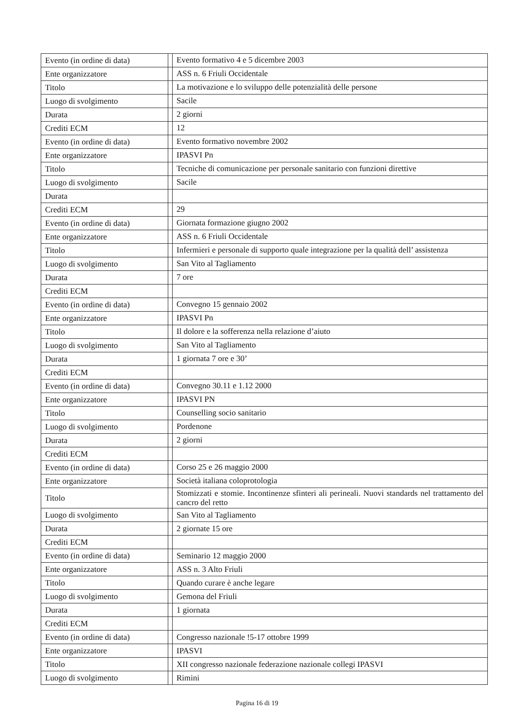| Evento (in ordine di data) | | Evento formativo 4 e 5 dicembre 2003 |
| Ente organizzatore | | ASS n. 6 Friuli Occidentale |
| Titolo | | La motivazione e lo sviluppo delle potenzialità delle persone |
| Luogo di svolgimento | | Sacile |
| Durata | | 2 giorni |
| Crediti ECM | | 12 |
| Evento (in ordine di data) | | Evento formativo novembre 2002 |
| Ente organizzatore | | IPASVI Pn |
| Titolo | | Tecniche di comunicazione per personale sanitario con funzioni direttive |
| Luogo di svolgimento | | Sacile |
| Durata | | |
| Crediti ECM | | 29 |
| Evento (in ordine di data) | | Giornata formazione giugno 2002 |
| Ente organizzatore | | ASS n. 6 Friuli Occidentale |
| Titolo | | Infermieri e personale di supporto quale integrazione per la qualità dell’ assistenza |
| Luogo di svolgimento | | San Vito al Tagliamento |
| Durata | | 7 ore |
| Crediti ECM | | |
| Evento (in ordine di data) | | Convegno 15 gennaio 2002 |
| Ente organizzatore | | IPASVI Pn |
| Titolo | | Il dolore e la sofferenza nella relazione d’aiuto |
| Luogo di svolgimento | | San Vito al Tagliamento |
| Durata | | 1 giornata 7 ore e 30’ |
| Crediti ECM | | |
| Evento (in ordine di data) | | Convegno 30.11 e 1.12 2000 |
| Ente organizzatore | | IPASVI PN |
| Titolo | | Counselling socio sanitario |
| Luogo di svolgimento | | Pordenone |
| Durata | | 2 giorni |
| Crediti ECM | | |
| Evento (in ordine di data) | | Corso 25 e 26 maggio 2000 |
| Ente organizzatore | | Società italiana coloprotologia |
| Titolo | | Stomizzati e stomie. Incontinenze sfinteri ali perineali. Nuovi standards nel trattamento del cancro del retto |
| Luogo di svolgimento | | San Vito al Tagliamento |
| Durata | | 2 giornate 15 ore |
| Crediti ECM | | |
| Evento (in ordine di data) | | Seminario 12 maggio 2000 |
| Ente organizzatore | | ASS n. 3 Alto Friuli |
| Titolo | | Quando curare è anche legare |
| Luogo di svolgimento | | Gemona del Friuli |
| Durata | | 1 giornata |
| Crediti ECM | | |
| Evento (in ordine di data) | | Congresso nazionale !5-17 ottobre 1999 |
| Ente organizzatore | | IPASVI |
| Titolo | | XII congresso nazionale federazione nazionale collegi IPASVI |
| Luogo di svolgimento | | Rimini |
Pagina 16 di 19